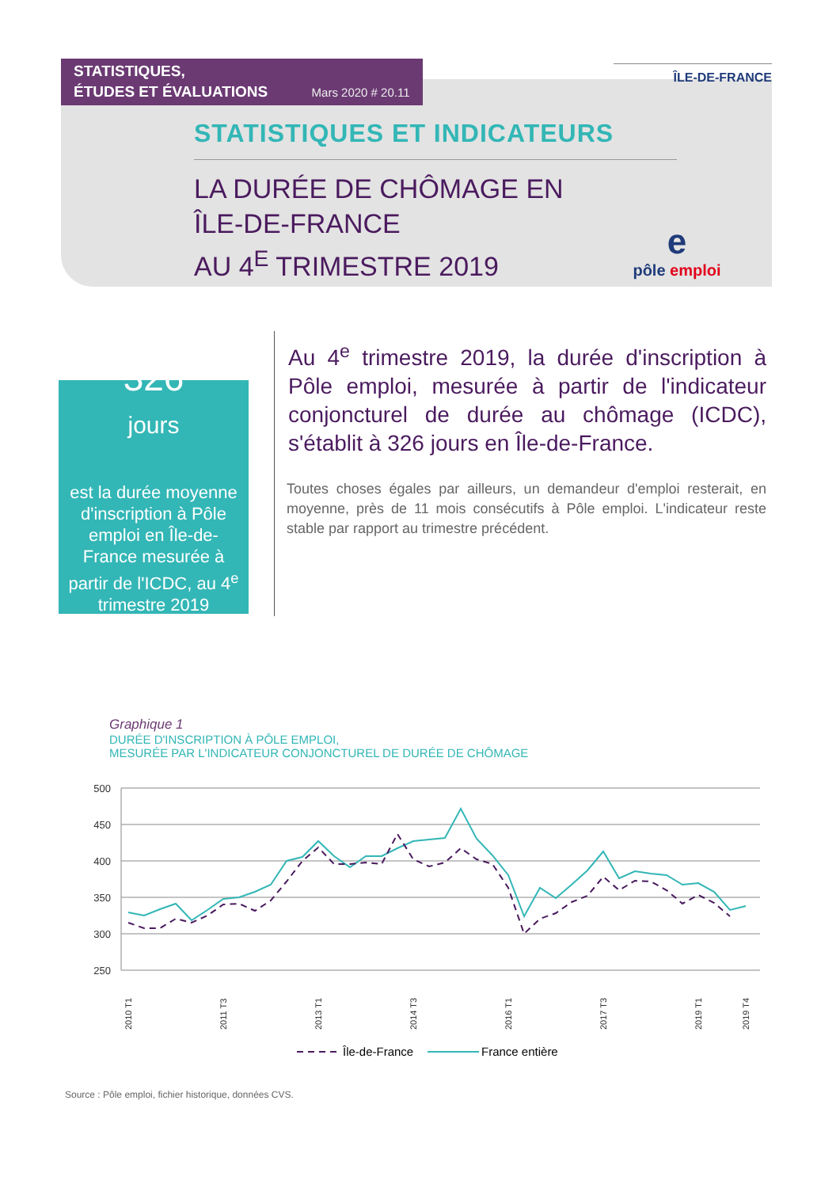STATISTIQUES,
ÉTUDES ET ÉVALUATIONS Mars 2020 # 20.11
ÎLE-DE-FRANCE
STATISTIQUES ET INDICATEURS
LA DURÉE DE CHÔMAGE EN
ÎLE-DE-FRANCE
AU 4<sup>E</sup> TRIMESTRE 2019
e
pôle emploi
326
jours
est la durée moyenne d'inscription à Pôle emploi en Île-de-France mesurée à partir de l'ICDC, au 4<sup>e</sup> trimestre 2019
Au 4<sup>e</sup> trimestre 2019, la durée d'inscription à Pôle emploi, mesurée à partir de l'indicateur conjoncturel de durée au chômage (ICDC), s'établit à 326 jours en Île-de-France.
Toutes choses égales par ailleurs, un demandeur d'emploi resterait, en moyenne, près de 11 mois consécutifs à Pôle emploi. L'indicateur reste stable par rapport au trimestre précédent.
Graphique 1
DURÉE D'INSCRIPTION À PÔLE EMPLOI,
MESURÉE PAR L'INDICATEUR CONJONCTUREL DE DURÉE DE CHÔMAGE
500
450
400
350
300
250
2010 T1
2011 T3
2013 T1
2014 T3
2016 T1
2017 T3
2019 T1
2019 T4
Île-de-France
France entière
Source : Pôle emploi, fichier historique, données CVS.